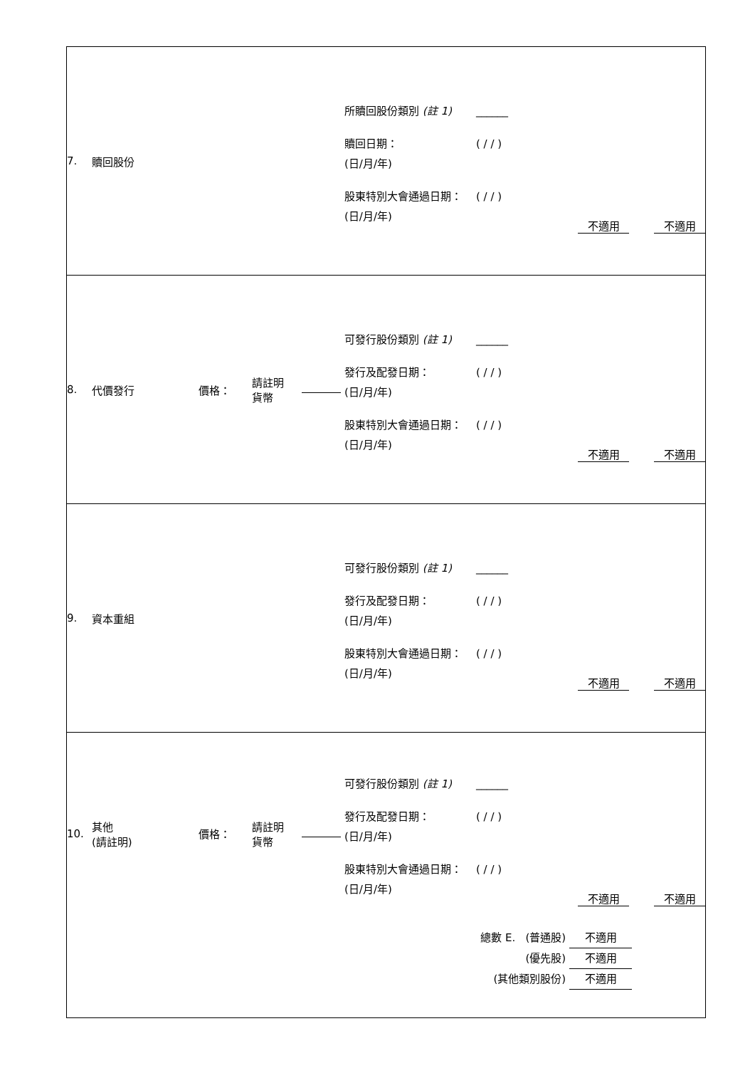| 7. 贖回股份 所贖回股份類別 (註 1) ______ 贖回日期： (日/月/年) ( / / ) 股東特別大會通過日期： (日/月/年) ( / / ) 不適用 不適用 |
| 8. 代價發行 價格： 請註明 貨幣 可發行股份類別 (註 1) ______ 發行及配發日期： (日/月/年) ( / / ) 股東特別大會通過日期： (日/月/年) ( / / ) 不適用 不適用 |
| 9. 資本重組 可發行股份類別 (註 1) ______ 發行及配發日期： (日/月/年) ( / / ) 股東特別大會通過日期： (日/月/年) ( / / ) 不適用 不適用 |
| 10. 其他 (請註明) 價格： 請註明 貨幣 可發行股份類別 (註 1) ______ 發行及配發日期： (日/月/年) ( / / ) 股東特別大會通過日期： (日/月/年) ( / / ) 不適用 不適用 總數 E. (普通股) 不適用 (優先股) 不適用 (其他類別股份) 不適用 |